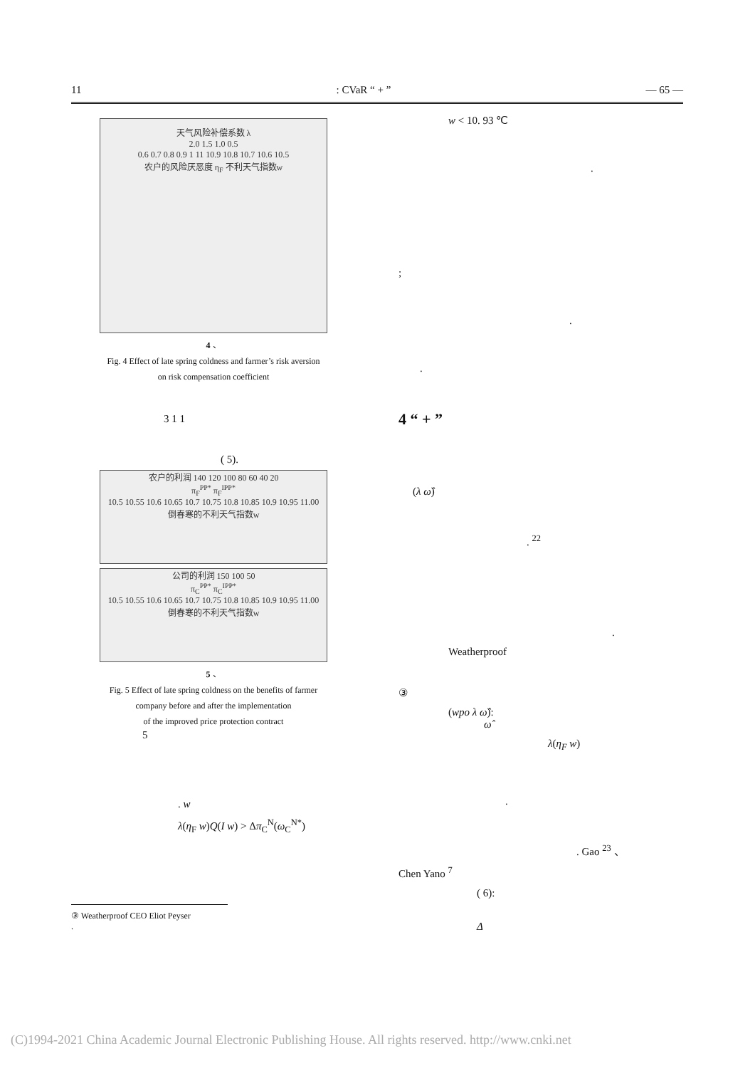11: CVaR “ + ” — 65 —
天气风险补偿系数 λ
2.0 1.5 1.0 0.5
0.6 0.7 0.8 0.9 1 11 10.9 10.8 10.7 10.6 10.5
农户的风险厌恶度 η<sub>F</sub> 不利天气指数w
4 、
Fig. 4 Effect of late spring coldness and farmer’s risk aversion
on risk compensation coefficient
3 1 1
( 5).
农户的利润 140 120 100 80 60 40 20
π<sub>F</sub><sup>PP*</sup> π<sub>F</sub><sup>IPP*</sup>
10.5 10.55 10.6 10.65 10.7 10.75 10.8 10.85 10.9 10.95 11.00
倒春寒的不利天气指数w
公司的利润 150 100 50
π<sub>C</sub><sup>PP*</sup> π<sub>C</sub><sup>IPP*</sup>
10.5 10.55 10.6 10.65 10.7 10.75 10.8 10.85 10.9 10.95 11.00
倒春寒的不利天气指数w
5 、
Fig. 5 Effect of late spring coldness on the benefits of farmer
company before and after the implementation
of the improved price protection contract
5
. w
λ(η<sub>F</sub> w)Q(I w) > Δπ<sub>C</sub><sup>N</sup>(ω<sub>C</sub><sup>N*</sup>)
w < 10. 93 ℃
.
;
.
.
4 “ + ”
(λ ω̂)
. <sup>22</sup>
.
Weatherproof
③
(wpo λ ω̂):
ω̂
λ(η<sub>F</sub> w)
.
. Gao <sup>23</sup> 、
Chen Yano <sup>7</sup>
( 6):
Δ
③ Weatherproof CEO Eliot Peyser
.
(C)1994-2021 China Academic Journal Electronic Publishing House. All rights reserved. http://www.cnki.net